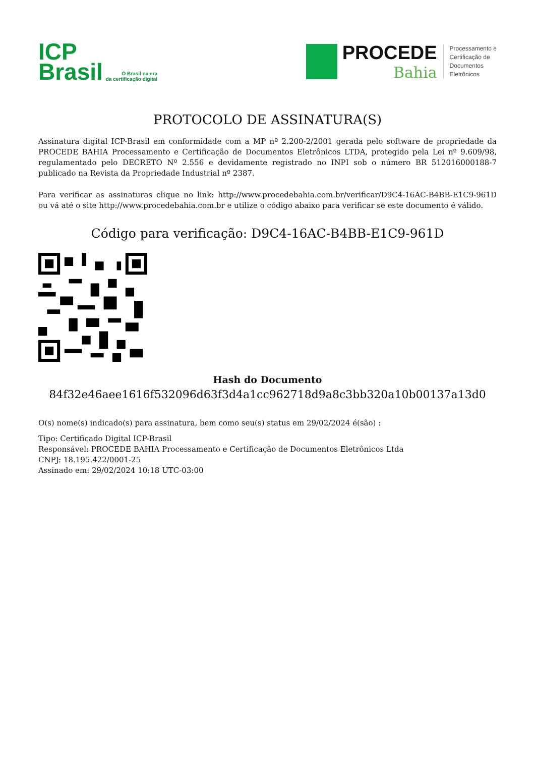ICP
Brasil
O Brasil na era
da certificação digital
PROCEDE
Bahia
Processamento e
Certificação de
Documentos
Eletrônicos
PROTOCOLO DE ASSINATURA(S)
Assinatura digital ICP-Brasil em conformidade com a MP nº 2.200-2/2001 gerada pelo software de propriedade da PROCEDE BAHIA Processamento e Certificação de Documentos Eletrônicos LTDA, protegido pela Lei nº 9.609/98, regulamentado pelo DECRETO Nº 2.556 e devidamente registrado no INPI sob o número BR 512016000188-7 publicado na Revista da Propriedade Industrial nº 2387.
Para verificar as assinaturas clique no link: http://www.procedebahia.com.br/verificar/D9C4-16AC-B4BB-E1C9-961D ou vá até o site http://www.procedebahia.com.br e utilize o código abaixo para verificar se este documento é válido.
Código para verificação: D9C4-16AC-B4BB-E1C9-961D
Hash do Documento
84f32e46aee1616f532096d63f3d4a1cc962718d9a8c3bb320a10b00137a13d0
O(s) nome(s) indicado(s) para assinatura, bem como seu(s) status em 29/02/2024 é(são) :
Tipo: Certificado Digital ICP-Brasil
Responsável: PROCEDE BAHIA Processamento e Certificação de Documentos Eletrônicos Ltda
CNPJ: 18.195.422/0001-25
Assinado em: 29/02/2024 10:18 UTC-03:00